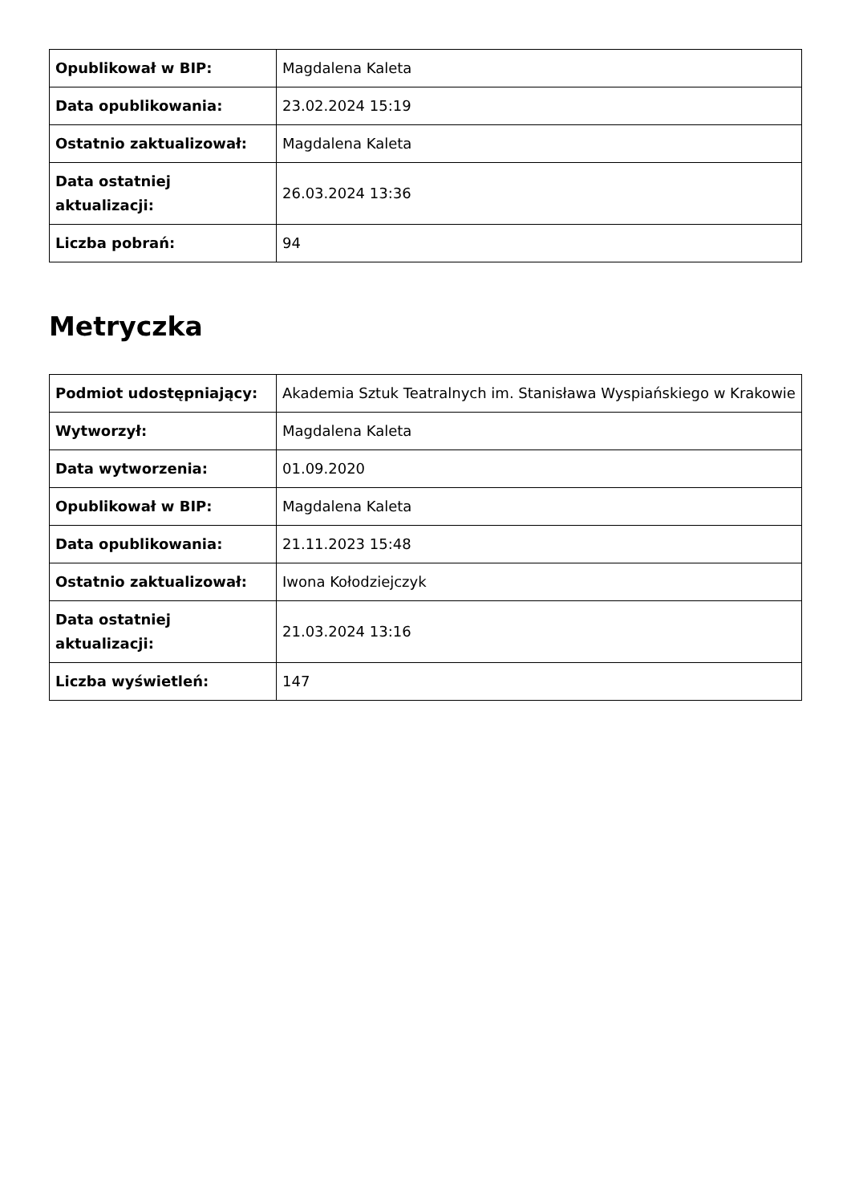| Opublikował w BIP: | Magdalena Kaleta |
| Data opublikowania: | 23.02.2024 15:19 |
| Ostatnio zaktualizował: | Magdalena Kaleta |
| Data ostatniej aktualizacji: | 26.03.2024 13:36 |
| Liczba pobrań: | 94 |
Metryczka
| Podmiot udostępniający: | Akademia Sztuk Teatralnych im. Stanisława Wyspiańskiego w Krakowie |
| Wytworzył: | Magdalena Kaleta |
| Data wytworzenia: | 01.09.2020 |
| Opublikował w BIP: | Magdalena Kaleta |
| Data opublikowania: | 21.11.2023 15:48 |
| Ostatnio zaktualizował: | Iwona Kołodziejczyk |
| Data ostatniej aktualizacji: | 21.03.2024 13:16 |
| Liczba wyświetleń: | 147 |